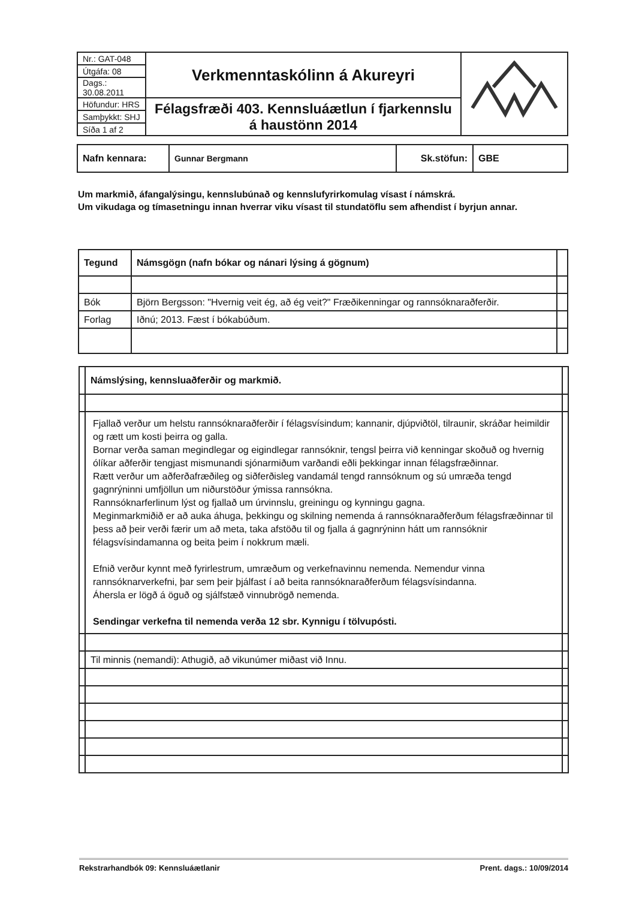| Nr.: GAT-048 | Verkmenntaskólinn á Akureyri | |
| Útgáfa: 08 | | |
| Dags.: 30.08.2011 | | |
| Höfundur: HRS | Félagsfræði 403. Kennsluáætlun í fjarkennslu á haustönn 2014 | |
| Samþykkt: SHJ | | |
| Síða 1 af 2 | | |
| Nafn kennara: | Gunnar Bergmann | Sk.stöfun: | GBE |
Um markmið, áfangalýsingu, kennslubúnað og kennslufyrirkomulag vísast í námskrá.
Um vikudaga og tímasetningu innan hverrar viku vísast til stundatöflu sem afhendist í byrjun annar.
| Tegund | Námsgögn (nafn bókar og nánari lýsing á gögnum) | |
| Bók | Björn Bergsson: "Hvernig veit ég, að ég veit?" Fræðikenningar og rannsóknaraðferðir. | |
| Forlag | Iðnú; 2013. Fæst í bókabúðum. | |
| | Námslýsing, kennsluaðferðir og markmið. | |
| | Fjallað verður um helstu rannsóknaraðferðir í félagsvísindum; kannanir, djúpviðtöl, tilraunir, skráðar heimildir og rætt um kosti þeirra og galla. Bornar verða saman megindlegar og eigindlegar rannsóknir, tengsl þeirra við kenningar skoðuð og hvernig ólíkar aðferðir tengjast mismunandi sjónarmiðum varðandi eðli þekkingar innan félagsfræðinnar. Rætt verður um aðferðafræðileg og siðferðisleg vandamál tengd rannsóknum og sú umræða tengd gagnrýninni umfjöllun um niðurstöður ýmissa rannsókna. Rannsóknarferlinum lýst og fjallað um úrvinnslu, greiningu og kynningu gagna. Meginmarkmiðið er að auka áhuga, þekkingu og skilning nemenda á rannsóknaraðferðum félagsfræðinnar til þess að þeir verði færir um að meta, taka afstöðu til og fjalla á gagnrýninn hátt um rannsóknir félagsvísindamanna og beita þeim í nokkrum mæli. Efnið verður kynnt með fyrirlestrum, umræðum og verkefnavinnu nemenda. Nemendur vinna rannsóknarverkefni, þar sem þeir þjálfast í að beita rannsóknaraðferðum félagsvísindanna. Áhersla er lögð á öguð og sjálfstæð vinnubrögð nemenda. Sendingar verkefna til nemenda verða 12 sbr. Kynnigu í tölvupósti. | |
| | Til minnis (nemandi): Athugið, að vikunúmer miðast við Innu. | |
Rekstrarhandbók 09: Kennsluáætlanir Prent. dags.: 10/09/2014